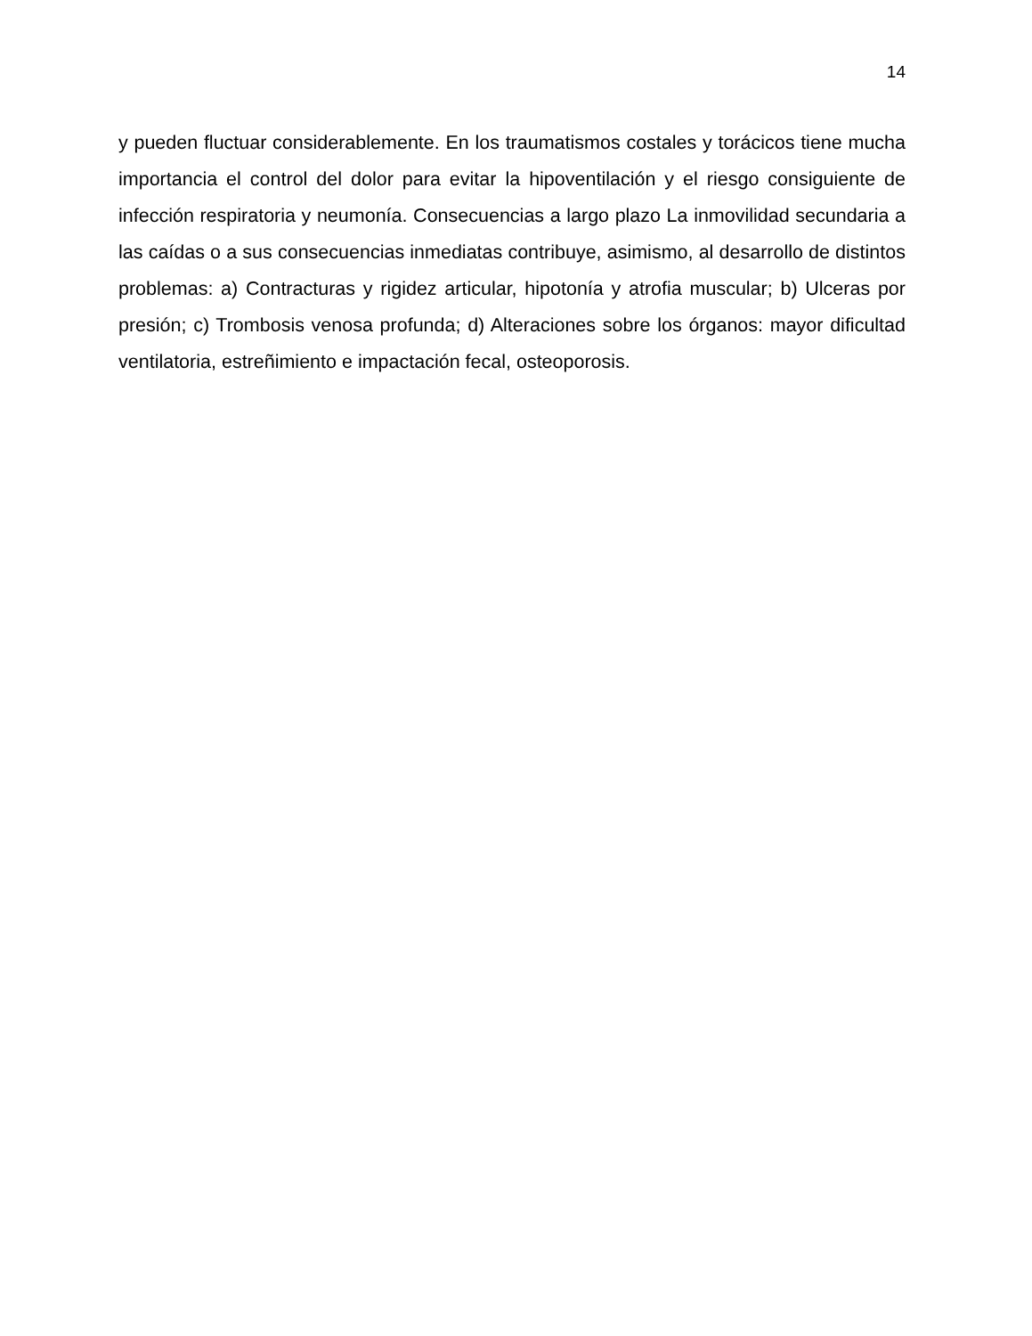14
y pueden fluctuar considerablemente. En los traumatismos costales y torácicos tiene mucha importancia el control del dolor para evitar la hipoventilación y el riesgo consiguiente de infección respiratoria y neumonía. Consecuencias a largo plazo La inmovilidad secundaria a las caídas o a sus consecuencias inmediatas contribuye, asimismo, al desarrollo de distintos problemas: a) Contracturas y rigidez articular, hipotonía y atrofia muscular; b) Ulceras por presión; c) Trombosis venosa profunda; d) Alteraciones sobre los órganos: mayor dificultad ventilatoria, estreñimiento e impactación fecal, osteoporosis.